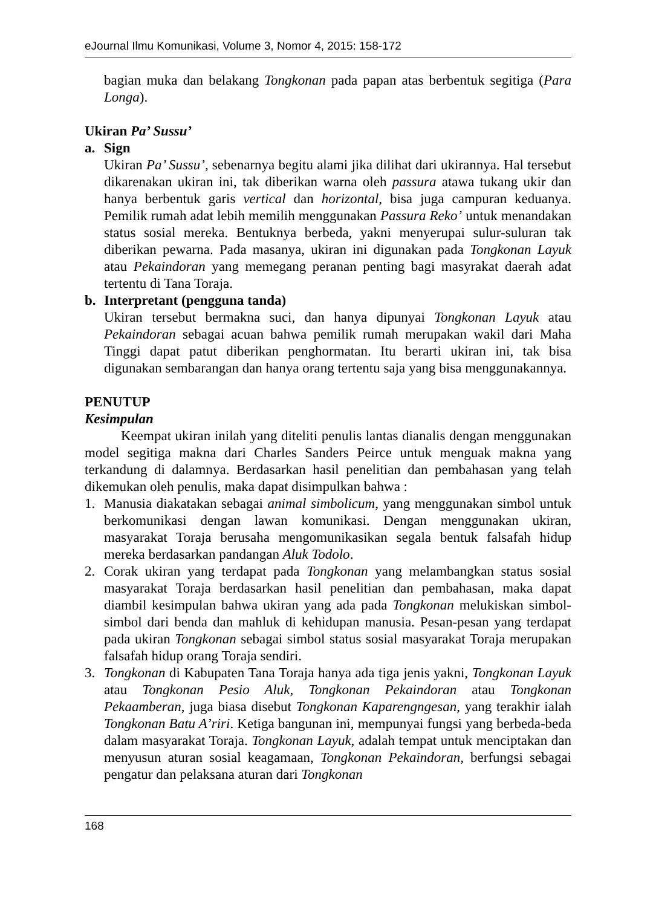eJournal Ilmu Komunikasi, Volume 3, Nomor 4, 2015: 158-172
bagian muka dan belakang Tongkonan pada papan atas berbentuk segitiga (Para Longa).
Ukiran Pa’ Sussu’
a. Sign
Ukiran Pa’ Sussu’, sebenarnya begitu alami jika dilihat dari ukirannya. Hal tersebut dikarenakan ukiran ini, tak diberikan warna oleh passura atawa tukang ukir dan hanya berbentuk garis vertical dan horizontal, bisa juga campuran keduanya. Pemilik rumah adat lebih memilih menggunakan Passura Reko’ untuk menandakan status sosial mereka. Bentuknya berbeda, yakni menyerupai sulur-suluran tak diberikan pewarna. Pada masanya, ukiran ini digunakan pada Tongkonan Layuk atau Pekaindoran yang memegang peranan penting bagi masyrakat daerah adat tertentu di Tana Toraja.
b. Interpretant (pengguna tanda)
Ukiran tersebut bermakna suci, dan hanya dipunyai Tongkonan Layuk atau Pekaindoran sebagai acuan bahwa pemilik rumah merupakan wakil dari Maha Tinggi dapat patut diberikan penghormatan. Itu berarti ukiran ini, tak bisa digunakan sembarangan dan hanya orang tertentu saja yang bisa menggunakannya.
PENUTUP
Kesimpulan
Keempat ukiran inilah yang diteliti penulis lantas dianalis dengan menggunakan model segitiga makna dari Charles Sanders Peirce untuk menguak makna yang terkandung di dalamnya. Berdasarkan hasil penelitian dan pembahasan yang telah dikemukan oleh penulis, maka dapat disimpulkan bahwa :
1. Manusia diakatakan sebagai animal simbolicum, yang menggunakan simbol untuk berkomunikasi dengan lawan komunikasi. Dengan menggunakan ukiran, masyarakat Toraja berusaha mengomunikasikan segala bentuk falsafah hidup mereka berdasarkan pandangan Aluk Todolo.
2. Corak ukiran yang terdapat pada Tongkonan yang melambangkan status sosial masyarakat Toraja berdasarkan hasil penelitian dan pembahasan, maka dapat diambil kesimpulan bahwa ukiran yang ada pada Tongkonan melukiskan simbol-simbol dari benda dan mahluk di kehidupan manusia. Pesan-pesan yang terdapat pada ukiran Tongkonan sebagai simbol status sosial masyarakat Toraja merupakan falsafah hidup orang Toraja sendiri.
3. Tongkonan di Kabupaten Tana Toraja hanya ada tiga jenis yakni, Tongkonan Layuk atau Tongkonan Pesio Aluk, Tongkonan Pekaindoran atau Tongkonan Pekaamberan, juga biasa disebut Tongkonan Kaparengngesan, yang terakhir ialah Tongkonan Batu A’riri. Ketiga bangunan ini, mempunyai fungsi yang berbeda-beda dalam masyarakat Toraja. Tongkonan Layuk, adalah tempat untuk menciptakan dan menyusun aturan sosial keagamaan, Tongkonan Pekaindoran, berfungsi sebagai pengatur dan pelaksana aturan dari Tongkonan
168